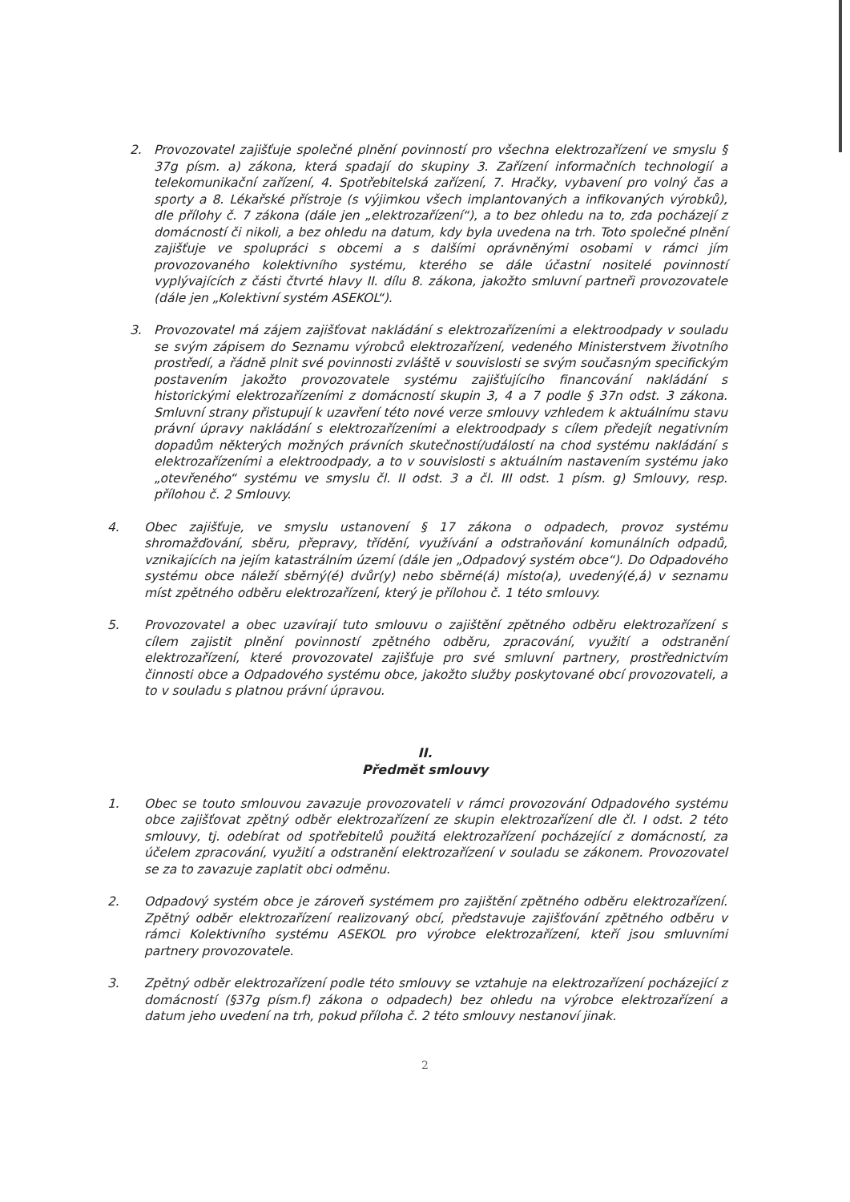2. Provozovatel zajišťuje společné plnění povinností pro všechna elektrozařízení ve smyslu § 37g písm. a) zákona, která spadají do skupiny 3. Zařízení informačních technologií a telekomunikační zařízení, 4. Spotřebitelská zařízení, 7. Hračky, vybavení pro volný čas a sporty a 8. Lékařské přístroje (s výjimkou všech implantovaných a infikovaných výrobků), dle přílohy č. 7 zákona (dále jen „elektrozařízení“), a to bez ohledu na to, zda pocházejí z domácností či nikoli, a bez ohledu na datum, kdy byla uvedena na trh. Toto společné plnění zajišťuje ve spolupráci s obcemi a s dalšími oprávněnými osobami v rámci jím provozovaného kolektivního systému, kterého se dále účastní nositelé povinností vyplývajících z části čtvrté hlavy II. dílu 8. zákona, jakožto smluvní partneři provozovatele (dále jen „Kolektivní systém ASEKOL“).
3. Provozovatel má zájem zajišťovat nakládání s elektrozařízeními a elektroodpady v souladu se svým zápisem do Seznamu výrobců elektrozařízení, vedeného Ministerstvem životního prostředí, a řádně plnit své povinnosti zvláště v souvislosti se svým současným specifickým postavením jakožto provozovatele systému zajišťujícího financování nakládání s historickými elektrozařízeními z domácností skupin 3, 4 a 7 podle § 37n odst. 3 zákona. Smluvní strany přistupují k uzavření této nové verze smlouvy vzhledem k aktuálnímu stavu právní úpravy nakládání s elektrozařízeními a elektroodpady s cílem předejít negativním dopadům některých možných právních skutečností/událostí na chod systému nakládání s elektrozařízeními a elektroodpady, a to v souvislosti s aktuálním nastavením systému jako „otevřeného“ systému ve smyslu čl. II odst. 3 a čl. III odst. 1 písm. g) Smlouvy, resp. přílohou č. 2 Smlouvy.
4. Obec zajišťuje, ve smyslu ustanovení § 17 zákona o odpadech, provoz systému shromažďování, sběru, přepravy, třídění, využívání a odstraňování komunálních odpadů, vznikajících na jejím katastrálním území (dále jen „Odpadový systém obce“). Do Odpadového systému obce náleží sběrný(é) dvůr(y) nebo sběrné(á) místo(a), uvedený(é,á) v seznamu míst zpětného odběru elektrozařízení, který je přílohou č. 1 této smlouvy.
5. Provozovatel a obec uzavírají tuto smlouvu o zajištění zpětného odběru elektrozařízení s cílem zajistit plnění povinností zpětného odběru, zpracování, využití a odstranění elektrozařízení, které provozovatel zajišťuje pro své smluvní partnery, prostřednictvím činnosti obce a Odpadového systému obce, jakožto služby poskytované obcí provozovateli, a to v souladu s platnou právní úpravou.
II.
Předmět smlouvy
1. Obec se touto smlouvou zavazuje provozovateli v rámci provozování Odpadového systému obce zajišťovat zpětný odběr elektrozařízení ze skupin elektrozařízení dle čl. I odst. 2 této smlouvy, tj. odebírat od spotřebitelů použitá elektrozařízení pocházející z domácností, za účelem zpracování, využití a odstranění elektrozařízení v souladu se zákonem. Provozovatel se za to zavazuje zaplatit obci odměnu.
2. Odpadový systém obce je zároveň systémem pro zajištění zpětného odběru elektrozařízení. Zpětný odběr elektrozařízení realizovaný obcí, představuje zajišťování zpětného odběru v rámci Kolektivního systému ASEKOL pro výrobce elektrozařízení, kteří jsou smluvními partnery provozovatele.
3. Zpětný odběr elektrozařízení podle této smlouvy se vztahuje na elektrozařízení pocházející z domácností (§37g písm.f) zákona o odpadech) bez ohledu na výrobce elektrozařízení a datum jeho uvedení na trh, pokud příloha č. 2 této smlouvy nestanoví jinak.
2